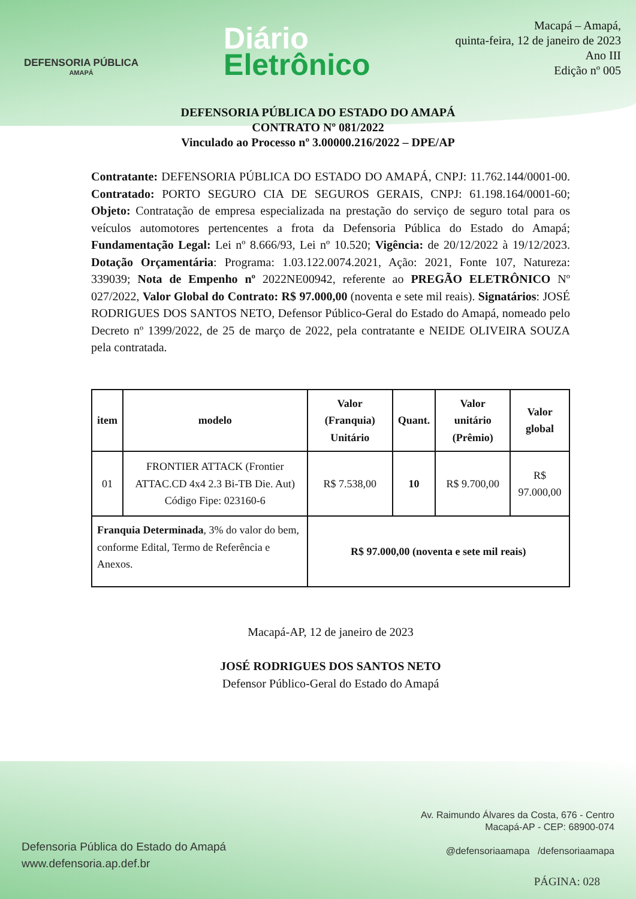DEFENSORIA PÚBLICA
AMAPÁ
Diário
Eletrônico
Macapá – Amapá,
quinta-feira, 12 de janeiro de 2023
Ano III
Edição nº 005
DEFENSORIA PÚBLICA DO ESTADO DO AMAPÁ
CONTRATO Nº 081/2022
Vinculado ao Processo nº 3.00000.216/2022 – DPE/AP
Contratante: DEFENSORIA PÚBLICA DO ESTADO DO AMAPÁ, CNPJ: 11.762.144/0001-00. Contratado: PORTO SEGURO CIA DE SEGUROS GERAIS, CNPJ: 61.198.164/0001-60; Objeto: Contratação de empresa especializada na prestação do serviço de seguro total para os veículos automotores pertencentes a frota da Defensoria Pública do Estado do Amapá; Fundamentação Legal: Lei nº 8.666/93, Lei nº 10.520; Vigência: de 20/12/2022 à 19/12/2023. Dotação Orçamentária: Programa: 1.03.122.0074.2021, Ação: 2021, Fonte 107, Natureza: 339039; Nota de Empenho nº 2022NE00942, referente ao PREGÃO ELETRÔNICO Nº 027/2022, Valor Global do Contrato: R$ 97.000,00 (noventa e sete mil reais). Signatários: JOSÉ RODRIGUES DOS SANTOS NETO, Defensor Público-Geral do Estado do Amapá, nomeado pelo Decreto nº 1399/2022, de 25 de março de 2022, pela contratante e NEIDE OLIVEIRA SOUZA pela contratada.
| item | modelo | Valor (Franquia) Unitário | Quant. | Valor unitário (Prêmio) | Valor global |
| --- | --- | --- | --- | --- | --- |
| 01 | FRONTIER ATTACK (Frontier ATTAC.CD 4x4 2.3 Bi-TB Die. Aut) Código Fipe: 023160-6 | R$ 7.538,00 | 10 | R$ 9.700,00 | R$ 97.000,00 |
| Franquia Determinada , 3% do valor do bem, conforme Edital, Termo de Referência e Anexos. | | R$ 97.000,00 (noventa e sete mil reais) | | | |
Macapá-AP, 12 de janeiro de 2023
JOSÉ RODRIGUES DOS SANTOS NETO
Defensor Público-Geral do Estado do Amapá
Defensoria Pública do Estado do Amapá
www.defensoria.ap.def.br
Av. Raimundo Álvares da Costa, 676 - Centro
Macapá-AP - CEP: 68900-074
@defensoriaamapa /defensoriaamapa
PÁGINA: 028